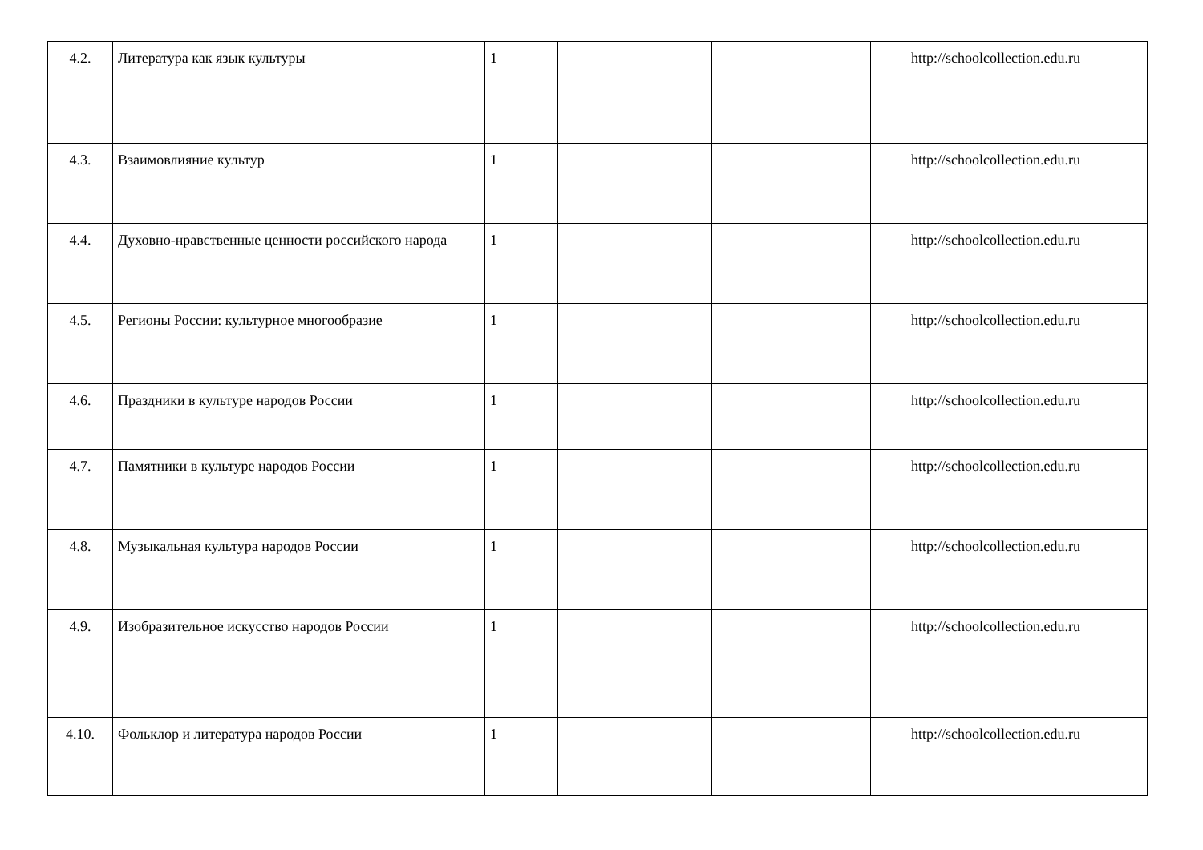| 4.2. | Литература как язык культуры | 1 | | | http://schoolcollection.edu.ru |
| 4.3. | Взаимовлияние культур | 1 | | | http://schoolcollection.edu.ru |
| 4.4. | Духовно-нравственные ценности российского народа | 1 | | | http://schoolcollection.edu.ru |
| 4.5. | Регионы России: культурное многообразие | 1 | | | http://schoolcollection.edu.ru |
| 4.6. | Праздники в культуре народов России | 1 | | | http://schoolcollection.edu.ru |
| 4.7. | Памятники в культуре народов России | 1 | | | http://schoolcollection.edu.ru |
| 4.8. | Музыкальная культура народов России | 1 | | | http://schoolcollection.edu.ru |
| 4.9. | Изобразительное искусство народов России | 1 | | | http://schoolcollection.edu.ru |
| 4.10. | Фольклор и литература народов России | 1 | | | http://schoolcollection.edu.ru |